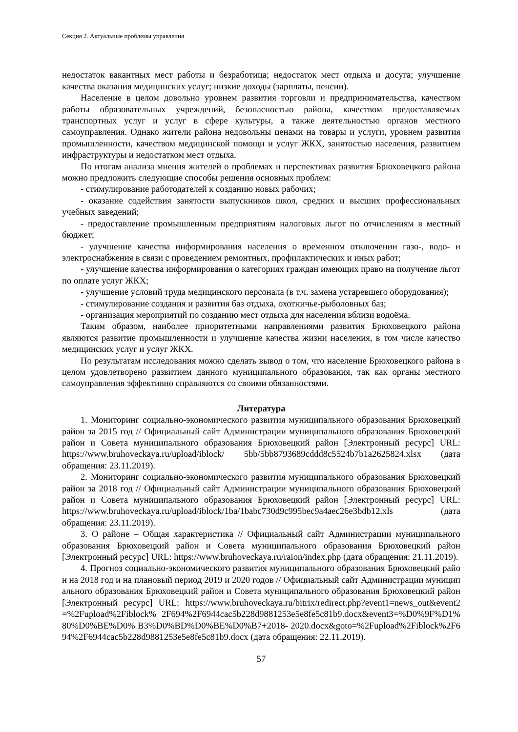Секция 2. Актуальные проблемы управления
недостаток вакантных мест работы и безработица; недостаток мест отдыха и досуга; улучшение качества оказания медицинских услуг; низкие доходы (зарплаты, пенсии).
Население в целом довольно уровнем развития торговли и предпринимательства, качеством работы образовательных учреждений, безопасностью района, качеством предоставляемых транспортных услуг и услуг в сфере культуры, а также деятельностью органов местного самоуправления. Однако жители района недовольны ценами на товары и услуги, уровнем развития промышленности, качеством медицинской помощи и услуг ЖКХ, занятостью населения, развитием инфраструктуры и недостатком мест отдыха.
По итогам анализа мнения жителей о проблемах и перспективах развития Брюховецкого района можно предложить следующие способы решения основных проблем:
- стимулирование работодателей к созданию новых рабочих;
- оказание содействия занятости выпускников школ, средних и высших профессиональных учебных заведений;
- предоставление промышленным предприятиям налоговых льгот по отчислениям в местный бюджет;
- улучшение качества информирования населения о временном отключении газо-, водо- и электроснабжения в связи с проведением ремонтных, профилактических и иных работ;
- улучшение качества информирования о категориях граждан имеющих право на получение льгот по оплате услуг ЖКХ;
- улучшение условий труда медицинского персонала (в т.ч. замена устаревшего оборудования);
- стимулирование создания и развития баз отдыха, охотничье-рыболовных баз;
- организация мероприятий по созданию мест отдыха для населения вблизи водоёма.
Таким образом, наиболее приоритетными направлениями развития Брюховецкого района являются развитие промышленности и улучшение качества жизни населения, в том числе качество медицинских услуг и услуг ЖКХ.
По результатам исследования можно сделать вывод о том, что население Брюховецкого района в целом удовлетворено развитием данного муниципального образования, так как органы местного самоуправления эффективно справляются со своими обязанностями.
Литература
1. Мониторинг социально-экономического развития муниципального образования Брюховецкий район за 2015 год // Официальный сайт Администрации муниципального образования Брюховецкий район и Совета муниципального образования Брюховецкий район [Электронный ресурс] URL: https://www.bruhoveckaya.ru/upload/iblock/ 5bb/5bb8793689cddd8c5524b7b1a2625824.xlsx (дата обращения: 23.11.2019).
2. Мониторинг социально-экономического развития муниципального образования Брюховецкий район за 2018 год // Официальный сайт Администрации муниципального образования Брюховецкий район и Совета муниципального образования Брюховецкий район [Электронный ресурс] URL: https://www.bruhoveckaya.ru/upload/iblock/1ba/1babc730d9c995bec9a4aec26e3bdb12.xls (дата обращения: 23.11.2019).
3. О районе – Общая характеристика // Официальный сайт Администрации муниципального образования Брюховецкий район и Совета муниципального образования Брюховецкий район [Электронный ресурс] URL: https://www.bruhoveckaya.ru/raion/index.php (дата обращения: 21.11.2019).
4. Прогноз социально-экономического развития муниципального образования Брюховецкий район на 2018 год и на плановый период 2019 и 2020 годов // Официальный сайт Администрации муниципального образования Брюховецкий район и Совета муниципального образования Брюховецкий район [Электронный ресурс] URL: https://www.bruhoveckaya.ru/bitrix/redirect.php?event1=news_out&event2=%2Fupload%2Fiblock% 2F694%2F6944cac5b228d9881253e5e8fe5c81b9.docx&event3=%D0%9F%D1%80%D0%BE%D0% B3%D0%BD%D0%BE%D0%B7+2018- 2020.docx&goto=%2Fupload%2Fiblock%2F694%2F6944cac5b228d9881253e5e8fe5c81b9.docx (дата обращения: 22.11.2019).
57